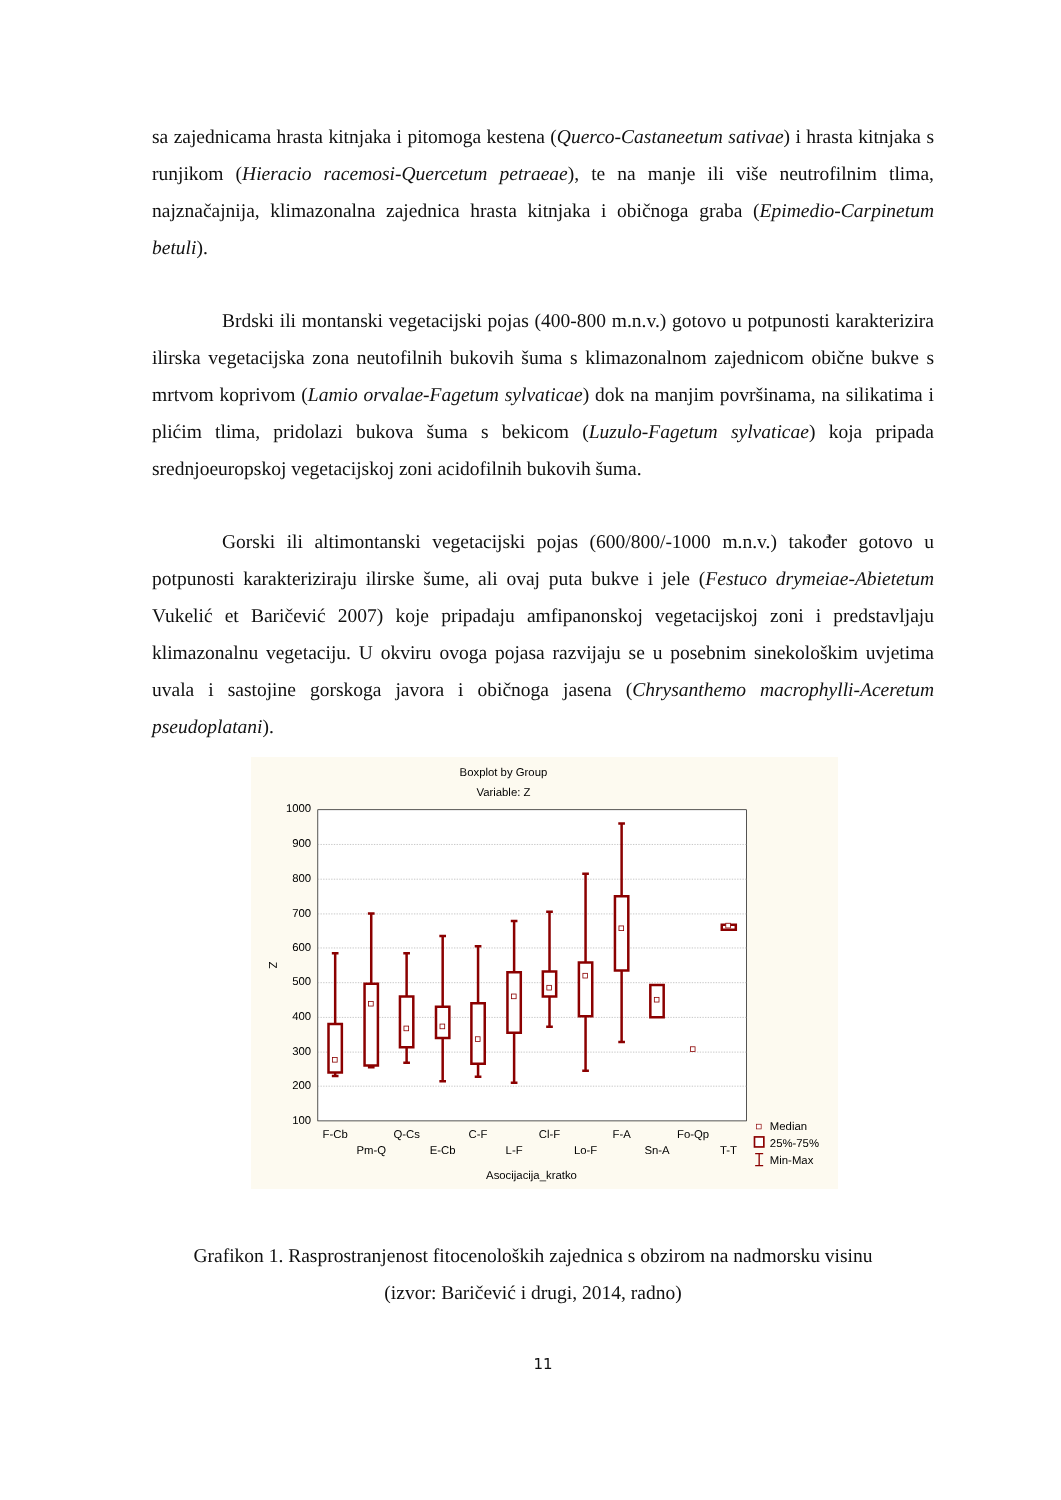sa zajednicama hrasta kitnjaka i pitomoga kestena (Querco-Castaneetum sativae) i hrasta kitnjaka s runjikom (Hieracio racemosi-Quercetum petraeae), te na manje ili više neutrofilnim tlima, najznačajnija, klimazonalna zajednica hrasta kitnjaka i običnoga graba (Epimedio-Carpinetum betuli).
Brdski ili montanski vegetacijski pojas (400-800 m.n.v.) gotovo u potpunosti karakterizira ilirska vegetacijska zona neutofilnih bukovih šuma s klimazonalnom zajednicom obične bukve s mrtvom koprivom (Lamio orvalae-Fagetum sylvaticae) dok na manjim površinama, na silikatima i plićim tlima, pridolazi bukova šuma s bekicom (Luzulo-Fagetum sylvaticae) koja pripada srednjoeuropskoj vegetacijskoj zoni acidofilnih bukovih šuma.
Gorski ili altimontanski vegetacijski pojas (600/800/-1000 m.n.v.) također gotovo u potpunosti karakteriziraju ilirske šume, ali ovaj puta bukve i jele (Festuco drymeiae-Abietetum Vukelić et Baričević 2007) koje pripadaju amfipanonskoj vegetacijskoj zoni i predstavljaju klimazonalnu vegetaciju. U okviru ovoga pojasa razvijaju se u posebnim sinekološkim uvjetima uvala i sastojine gorskoga javora i običnoga jasena (Chrysanthemo macrophylli-Aceretum pseudoplatani).
Boxplot by Group
Variable: Z
1000
900
800
700
600
500
400
300
200
100
Z
F-Cb
Pm-Q
Q-Cs
E-Cb
C-F
L-F
Cl-F
Lo-F
F-A
Sn-A
Fo-Qp
T-T
Asocijacija_kratko
Median
25%-75%
Min-Max
Grafikon 1. Rasprostranjenost fitocenoloških zajednica s obzirom na nadmorsku visinu
(izvor: Baričević i drugi, 2014, radno)
11